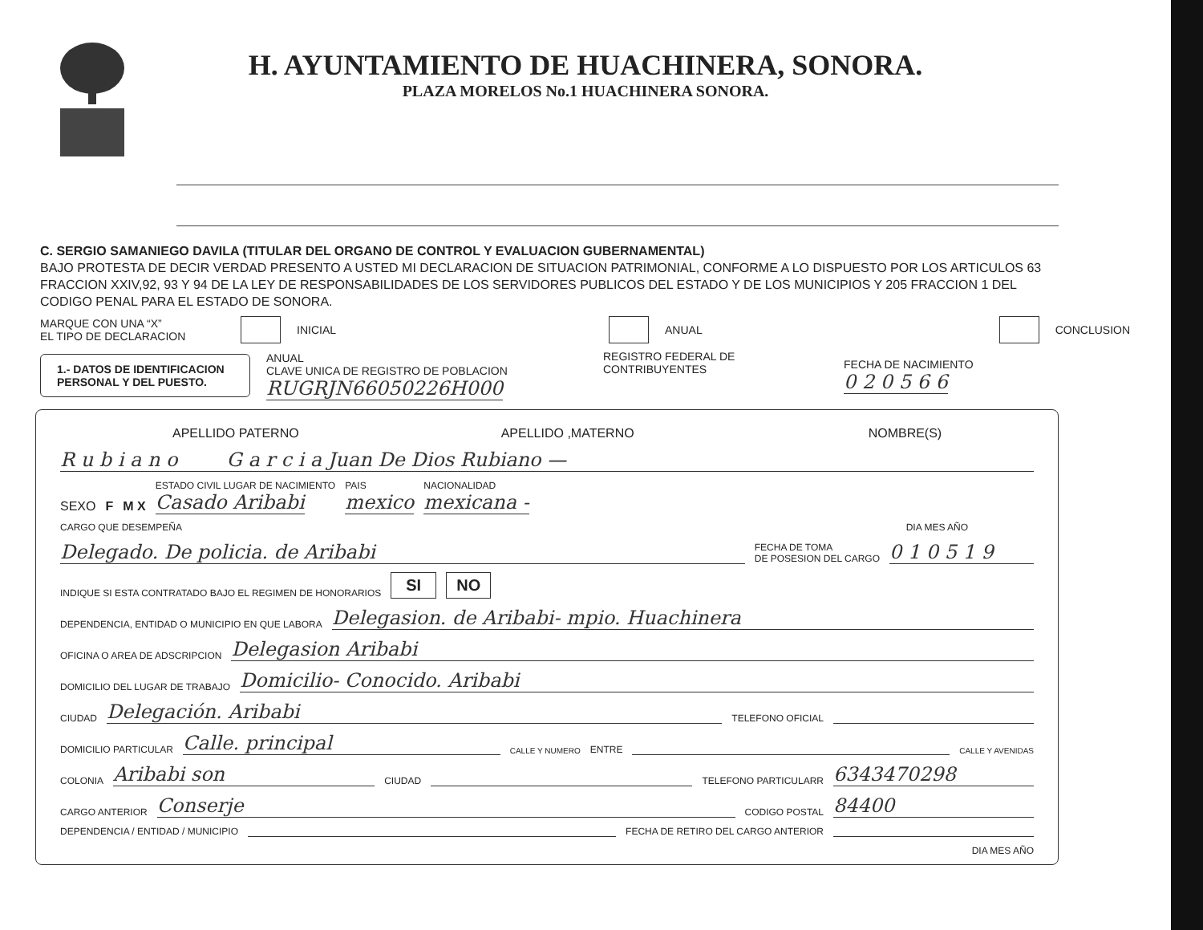H. AYUNTAMIENTO DE HUACHINERA, SONORA.
PLAZA MORELOS No.1 HUACHINERA SONORA.
C. SERGIO SAMANIEGO DAVILA (TITULAR DEL ORGANO DE CONTROL Y EVALUACION GUBERNAMENTAL)
BAJO PROTESTA DE DECIR VERDAD PRESENTO A USTED MI DECLARACION DE SITUACION PATRIMONIAL, CONFORME A LO DISPUESTO POR LOS ARTICULOS 63 FRACCION XXIV,92, 93 Y 94 DE LA LEY DE RESPONSABILIDADES DE LOS SERVIDORES PUBLICOS DEL ESTADO Y DE LOS MUNICIPIOS Y 205 FRACCION 1 DEL CODIGO PENAL PARA EL ESTADO DE SONORA.
MARQUE CON UNA “X”
EL TIPO DE DECLARACION INICIAL ANUAL CONCLUSION
1.- DATOS DE IDENTIFICACION PERSONAL Y DEL PUESTO. ANUAL
CLAVE UNICA DE REGISTRO DE POBLACION
RUGRJN66050226H000 REGISTRO FEDERAL DE CONTRIBUYENTES
FECHA DE NACIMIENTO
0 2 0 5 6 6
APELLIDO PATERNO APELLIDO ,MATERNO NOMBRE(S)
R u b i a n o G a r c i a Juan De Dios Rubiano —
SEXO F M X ESTADO CIVIL LUGAR DE NACIMIENTO
Casado Aribabi PAIS
mexico NACIONALIDAD
mexicana -
CARGO QUE DESEMPEÑA DIA MES AÑO
Delegado. De policia. de Aribabi FECHA DE TOMA
DE POSESION DEL CARGO 0 1 0 5 1 9
INDIQUE SI ESTA CONTRATADO BAJO EL REGIMEN DE HONORARIOS SI NO
DEPENDENCIA, ENTIDAD O MUNICIPIO EN QUE LABORA Delegasion. de Aribabi- mpio. Huachinera
OFICINA O AREA DE ADSCRIPCION Delegasion Aribabi
DOMICILIO DEL LUGAR DE TRABAJO Domicilio- Conocido. Aribabi
CIUDAD Delegación. Aribabi TELEFONO OFICIAL
DOMICILIO PARTICULAR Calle. principal CALLE Y NUMERO ENTRE CALLE Y AVENIDAS
COLONIA Aribabi son CIUDAD TELEFONO PARTICULARR 6343470298
CARGO ANTERIOR Conserje CODIGO POSTAL 84400
DEPENDENCIA / ENTIDAD / MUNICIPIO FECHA DE RETIRO DEL CARGO ANTERIOR
DIA MES AÑO